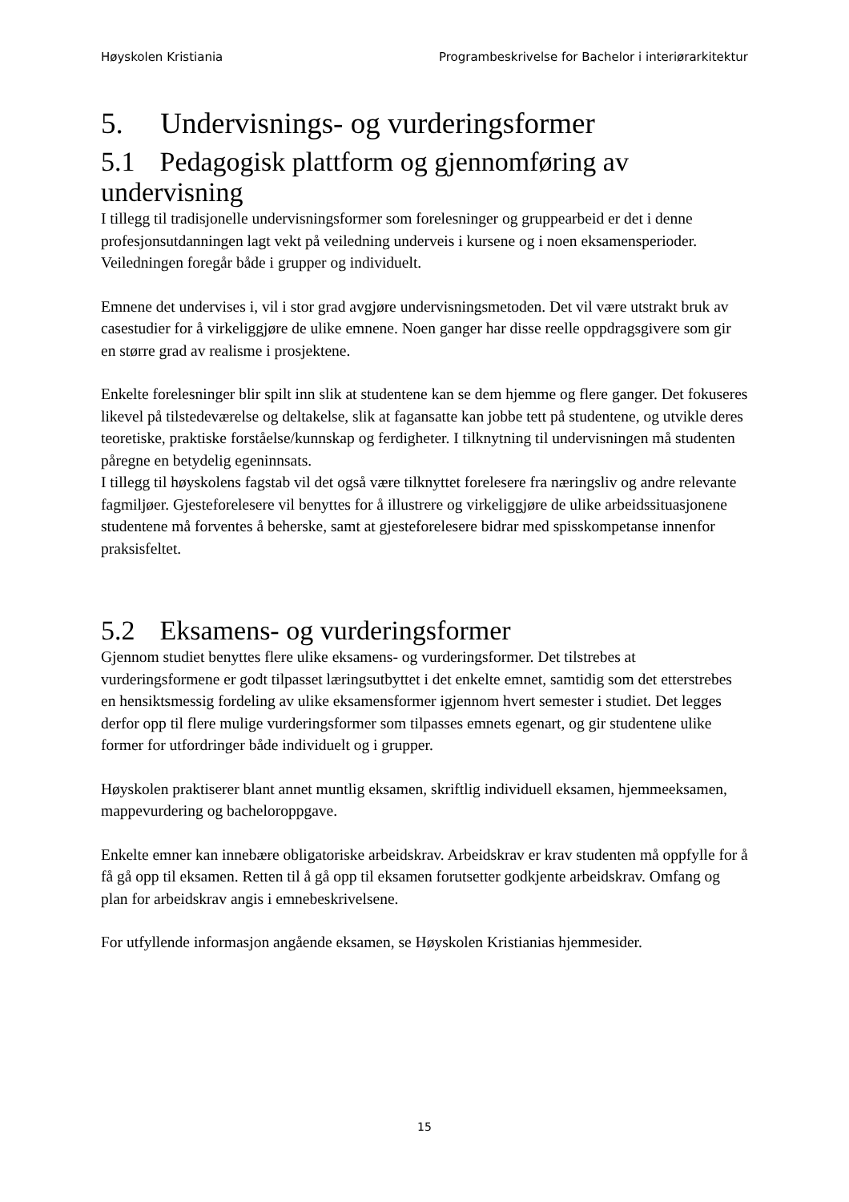Høyskolen Kristiania Programbeskrivelse for Bachelor i interiørarkitektur
5. Undervisnings- og vurderingsformer
5.1 Pedagogisk plattform og gjennomføring av undervisning
I tillegg til tradisjonelle undervisningsformer som forelesninger og gruppearbeid er det i denne profesjonsutdanningen lagt vekt på veiledning underveis i kursene og i noen eksamensperioder. Veiledningen foregår både i grupper og individuelt.
Emnene det undervises i, vil i stor grad avgjøre undervisningsmetoden. Det vil være utstrakt bruk av casestudier for å virkeliggjøre de ulike emnene. Noen ganger har disse reelle oppdragsgivere som gir en større grad av realisme i prosjektene.
Enkelte forelesninger blir spilt inn slik at studentene kan se dem hjemme og flere ganger. Det fokuseres likevel på tilstedeværelse og deltakelse, slik at fagansatte kan jobbe tett på studentene, og utvikle deres teoretiske, praktiske forståelse/kunnskap og ferdigheter. I tilknytning til undervisningen må studenten påregne en betydelig egeninnsats.
I tillegg til høyskolens fagstab vil det også være tilknyttet forelesere fra næringsliv og andre relevante fagmiljøer. Gjesteforelesere vil benyttes for å illustrere og virkeliggjøre de ulike arbeidssituasjonene studentene må forventes å beherske, samt at gjesteforelesere bidrar med spisskompetanse innenfor praksisfeltet.
5.2 Eksamens- og vurderingsformer
Gjennom studiet benyttes flere ulike eksamens- og vurderingsformer. Det tilstrebes at vurderingsformene er godt tilpasset læringsutbyttet i det enkelte emnet, samtidig som det etterstrebes en hensiktsmessig fordeling av ulike eksamensformer igjennom hvert semester i studiet. Det legges derfor opp til flere mulige vurderingsformer som tilpasses emnets egenart, og gir studentene ulike former for utfordringer både individuelt og i grupper.
Høyskolen praktiserer blant annet muntlig eksamen, skriftlig individuell eksamen, hjemmeeksamen, mappevurdering og bacheloroppgave.
Enkelte emner kan innebære obligatoriske arbeidskrav. Arbeidskrav er krav studenten må oppfylle for å få gå opp til eksamen. Retten til å gå opp til eksamen forutsetter godkjente arbeidskrav. Omfang og plan for arbeidskrav angis i emnebeskrivelsene.
For utfyllende informasjon angående eksamen, se Høyskolen Kristianias hjemmesider.
15